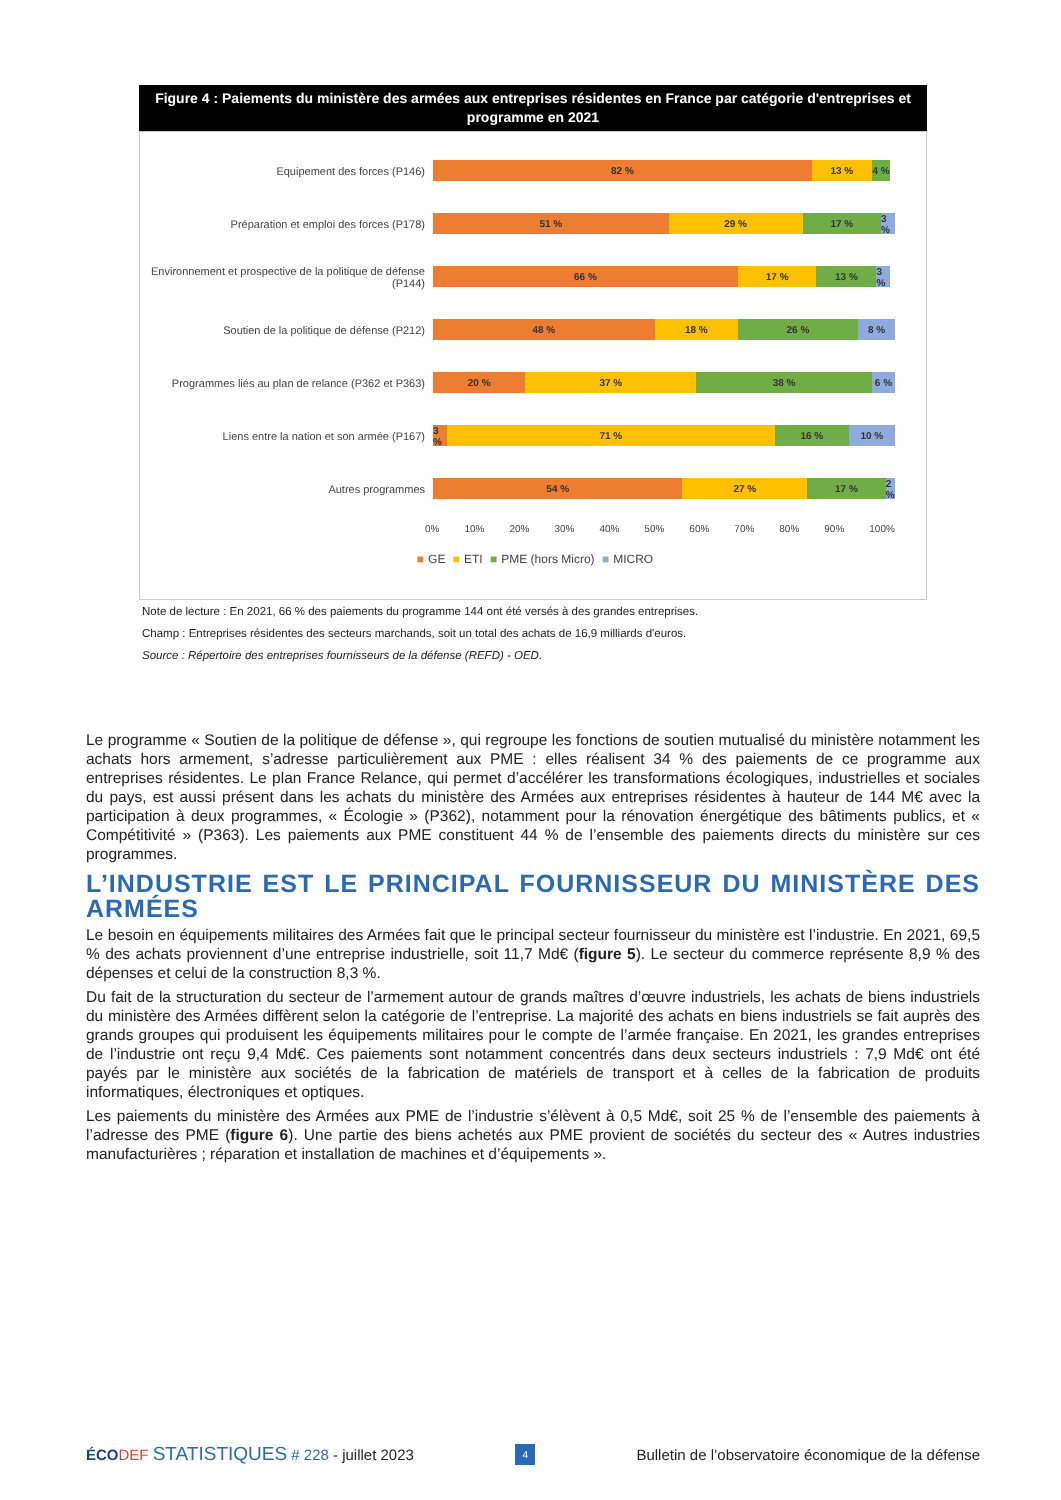Figure 4 : Paiements du ministère des armées aux entreprises résidentes en France par catégorie d'entreprises et programme en 2021
Equipement des forces (P146)
82 % 13 % 4 %
Préparation et emploi des forces (P178)
51 % 29 % 17 % 3 %
Environnement et prospective de la politique de défense (P144)
66 % 17 % 13 % 3 %
Soutien de la politique de défense (P212)
48 % 18 % 26 % 8 %
Programmes liés au plan de relance (P362 et P363)
20 % 37 % 38 % 6 %
Liens entre la nation et son armée (P167)
3 % 71 % 16 % 10 %
Autres programmes
54 % 27 % 17 % 2 %
0% 10% 20% 30% 40% 50% 60% 70% 80% 90% 100%
■ GE ■ ETI ■ PME (hors Micro) ■ MICRO
Note de lecture : En 2021, 66 % des paiements du programme 144 ont été versés à des grandes entreprises.
Champ : Entreprises résidentes des secteurs marchands, soit un total des achats de 16,9 milliards d'euros.
Source : Répertoire des entreprises fournisseurs de la défense (REFD) - OED.
Le programme « Soutien de la politique de défense », qui regroupe les fonctions de soutien mutualisé du ministère notamment les achats hors armement, s’adresse particulièrement aux PME : elles réalisent 34 % des paiements de ce programme aux entreprises résidentes. Le plan France Relance, qui permet d’accélérer les transformations écologiques, industrielles et sociales du pays, est aussi présent dans les achats du ministère des Armées aux entreprises résidentes à hauteur de 144 M€ avec la participation à deux programmes, « Écologie » (P362), notamment pour la rénovation énergétique des bâtiments publics, et « Compétitivité » (P363). Les paiements aux PME constituent 44 % de l’ensemble des paiements directs du ministère sur ces programmes.
L’INDUSTRIE EST LE PRINCIPAL FOURNISSEUR DU MINISTÈRE DES ARMÉES
Le besoin en équipements militaires des Armées fait que le principal secteur fournisseur du ministère est l’industrie. En 2021, 69,5 % des achats proviennent d’une entreprise industrielle, soit 11,7 Md€ (figure 5). Le secteur du commerce représente 8,9 % des dépenses et celui de la construction 8,3 %.
Du fait de la structuration du secteur de l’armement autour de grands maîtres d’œuvre industriels, les achats de biens industriels du ministère des Armées diffèrent selon la catégorie de l’entreprise. La majorité des achats en biens industriels se fait auprès des grands groupes qui produisent les équipements militaires pour le compte de l’armée française. En 2021, les grandes entreprises de l’industrie ont reçu 9,4 Md€. Ces paiements sont notamment concentrés dans deux secteurs industriels : 7,9 Md€ ont été payés par le ministère aux sociétés de la fabrication de matériels de transport et à celles de la fabrication de produits informatiques, électroniques et optiques.
Les paiements du ministère des Armées aux PME de l’industrie s’élèvent à 0,5 Md€, soit 25 % de l’ensemble des paiements à l’adresse des PME (figure 6). Une partie des biens achetés aux PME provient de sociétés du secteur des « Autres industries manufacturières ; réparation et installation de machines et d’équipements ».
ÉCO DEF STATISTIQUES # 228 - juillet 2023 4 Bulletin de l’observatoire économique de la défense